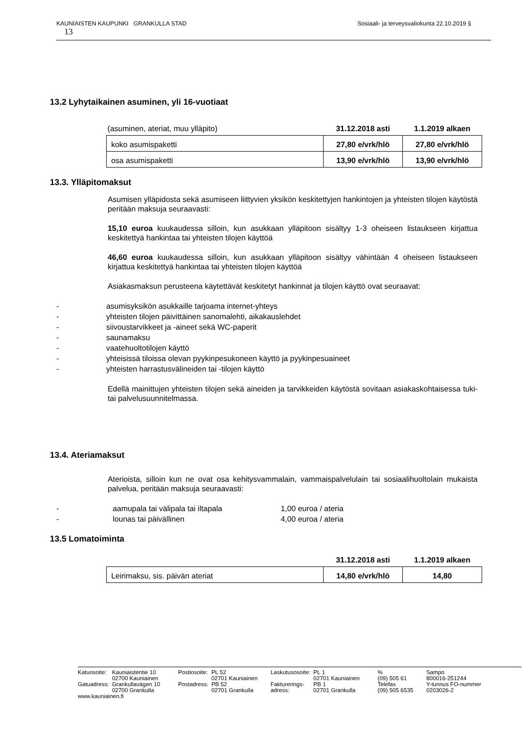KAUNIAISTEN KAUPUNKI GRANKULLA STAD Sosiaali- ja terveysvaliokunta 22.10.2019 §
13
13.2 Lyhytaikainen asuminen, yli 16-vuotiaat
| (asuminen, ateriat, muu ylläpito) | 31.12.2018 asti | 1.1.2019 alkaen |
| koko asumispaketti | 27,80 e/vrk/hlö | 27,80 e/vrk/hlö |
| osa asumispaketti | 13,90 e/vrk/hlö | 13,90 e/vrk/hlö |
13.3. Ylläpitomaksut
Asumisen ylläpidosta sekä asumiseen liittyvien yksikön keskitettyjen hankintojen ja yhteisten tilojen käytöstä peritään maksuja seuraavasti:
15,10 euroa kuukaudessa silloin, kun asukkaan ylläpitoon sisältyy 1-3 oheiseen listaukseen kirjattua keskitettyä hankintaa tai yhteisten tilojen käyttöä
46,60 euroa kuukaudessa silloin, kun asukkaan ylläpitoon sisältyy vähintään 4 oheiseen listaukseen kirjattua keskitettyä hankintaa tai yhteisten tilojen käyttöä
Asiakasmaksun perusteena käytettävät keskitetyt hankinnat ja tilojen käyttö ovat seuraavat:
- asumisyksikön asukkaille tarjoama internet-yhteys
- yhteisten tilojen päivittäinen sanomalehti, aikakauslehdet
- siivoustarvikkeet ja -aineet sekä WC-paperit
- saunamaksu
- vaatehuoltotilojen käyttö
- yhteisissä tiloissa olevan pyykinpesukoneen käyttö ja pyykinpesuaineet
- yhteisten harrastusvälineiden tai -tilojen käyttö
Edellä mainittujen yhteisten tilojen sekä aineiden ja tarvikkeiden käytöstä sovitaan asiakaskohtaisessa tuki- tai palvelusuunnitelmassa.
13.4. Ateriamaksut
Aterioista, silloin kun ne ovat osa kehitysvammalain, vammaispalvelulain tai sosiaalihuoltolain mukaista palvelua, peritään maksuja seuraavasti:
- aamupala tai välipala tai iltapala 1,00 euroa / ateria
- lounas tai päivällinen 4,00 euroa / ateria
13.5 Lomatoiminta
| | 31.12.2018 asti | 1.1.2019 alkaen |
| Leirimaksu, sis. päivän ateriat | 14,80 e/vrk/hlö | 14,80 |
| Katuosoite: | Kauniaistentie 10 | Postiosoite: | PL 52 | Laskutusosoite: | PL 1 | % | Sampo |
| | 02700 Kauniainen | | 02701 Kauniainen | | 02701 Kauniainen | (09) 505 61 | 800016-251244 |
| Gatuadress: | Grankullavägen 10 | Postadress: | PB 52 | Fakturerings- | PB 1 | Telefax | Y-tunnus FO-nummer |
| | 02700 Grankulla | | 02701 Grankulla | adress: | 02701 Grankulla | (09) 505 6535 | 0203026-2 |
| www.kauniainen.fi | | | | | | | |